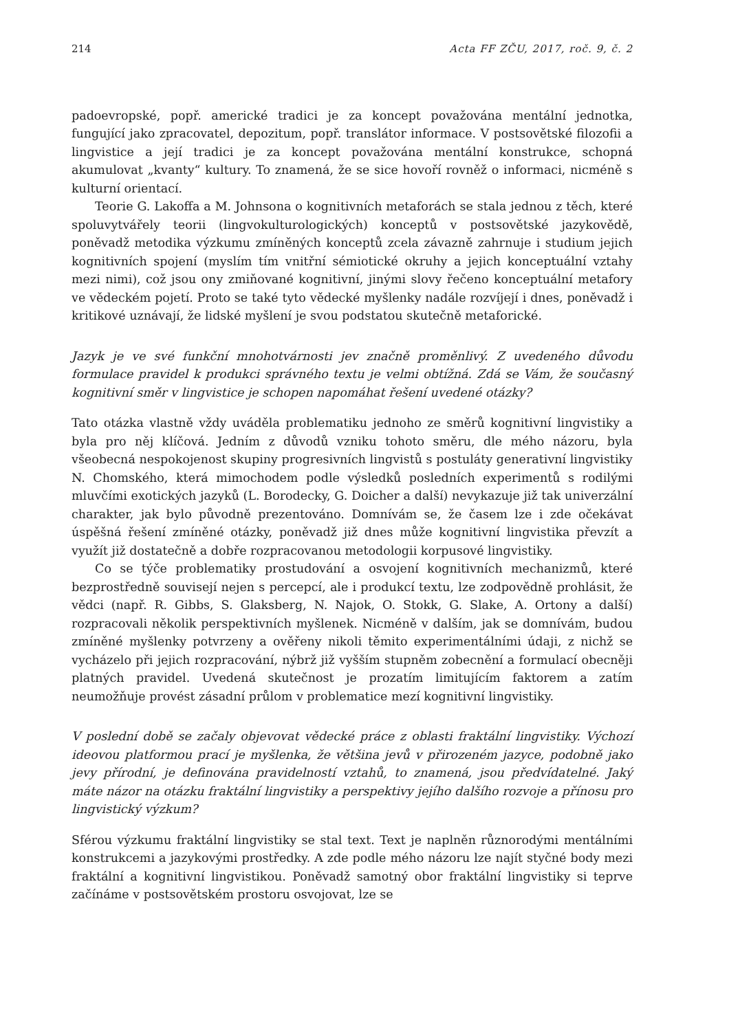214 Acta FF ZČU, 2017, roč. 9, č. 2
padoevropské, popř. americké tradici je za koncept považována mentální jednotka, fungující jako zpracovatel, depozitum, popř. translátor informace. V postsovětské filozofii a lingvistice a její tradici je za koncept považována mentální konstrukce, schopná akumulovat „kvanty“ kultury. To znamená, že se sice hovoří rovněž o informaci, nicméně s kulturní orientací.
Teorie G. Lakoffa a M. Johnsona o kognitivních metaforách se stala jednou z těch, které spoluvytvářely teorii (lingvokulturologických) konceptů v postsovětské jazykovědě, poněvadž metodika výzkumu zmíněných konceptů zcela závazně zahrnuje i studium jejich kognitivních spojení (myslím tím vnitřní sémiotické okruhy a jejich konceptuální vztahy mezi nimi), což jsou ony zmiňované kognitivní, jinými slovy řečeno konceptuální metafory ve vědeckém pojetí. Proto se také tyto vědecké myšlenky nadále rozvíjejí i dnes, poněvadž i kritikové uznávají, že lidské myšlení je svou podstatou skutečně metaforické.
Jazyk je ve své funkční mnohotvárnosti jev značně proměnlivý. Z uvedeného důvodu formulace pravidel k produkci správného textu je velmi obtížná. Zdá se Vám, že současný kognitivní směr v lingvistice je schopen napomáhat řešení uvedené otázky?
Tato otázka vlastně vždy uváděla problematiku jednoho ze směrů kognitivní lingvistiky a byla pro něj klíčová. Jedním z důvodů vzniku tohoto směru, dle mého názoru, byla všeobecná nespokojenost skupiny progresivních lingvistů s postuláty generativní lingvistiky N. Chomského, která mimochodem podle výsledků posledních experimentů s rodilými mluvčími exotických jazyků (L. Borodecky, G. Doicher a další) nevykazuje již tak univerzální charakter, jak bylo původně prezentováno. Domnívám se, že časem lze i zde očekávat úspěšná řešení zmíněné otázky, poněvadž již dnes může kognitivní lingvistika převzít a využít již dostatečně a dobře rozpracovanou metodologii korpusové lingvistiky.
Co se týče problematiky prostudování a osvojení kognitivních mechanizmů, které bezprostředně souvisejí nejen s percepcí, ale i produkcí textu, lze zodpovědně prohlásit, že vědci (např. R. Gibbs, S. Glaksberg, N. Najok, O. Stokk, G. Slake, A. Ortony a další) rozpracovali několik perspektivních myšlenek. Nicméně v dalším, jak se domnívám, budou zmíněné myšlenky potvrzeny a ověřeny nikoli těmito experimentálními údaji, z nichž se vycházelo při jejich rozpracování, nýbrž již vyšším stupněm zobecnění a formulací obecněji platných pravidel. Uvedená skutečnost je prozatím limitujícím faktorem a zatím neumožňuje provést zásadní průlom v problematice mezí kognitivní lingvistiky.
V poslední době se začaly objevovat vědecké práce z oblasti fraktální lingvistiky. Výchozí ideovou platformou prací je myšlenka, že většina jevů v přirozeném jazyce, podobně jako jevy přírodní, je definována pravidelností vztahů, to znamená, jsou předvídatelné. Jaký máte názor na otázku fraktální lingvistiky a perspektivy jejího dalšího rozvoje a přínosu pro lingvistický výzkum?
Sférou výzkumu fraktální lingvistiky se stal text. Text je naplněn různorodými mentálními konstrukcemi a jazykovými prostředky. A zde podle mého názoru lze najít styčné body mezi fraktální a kognitivní lingvistikou. Poněvadž samotný obor fraktální lingvistiky si teprve začínáme v postsovětském prostoru osvojovat, lze se